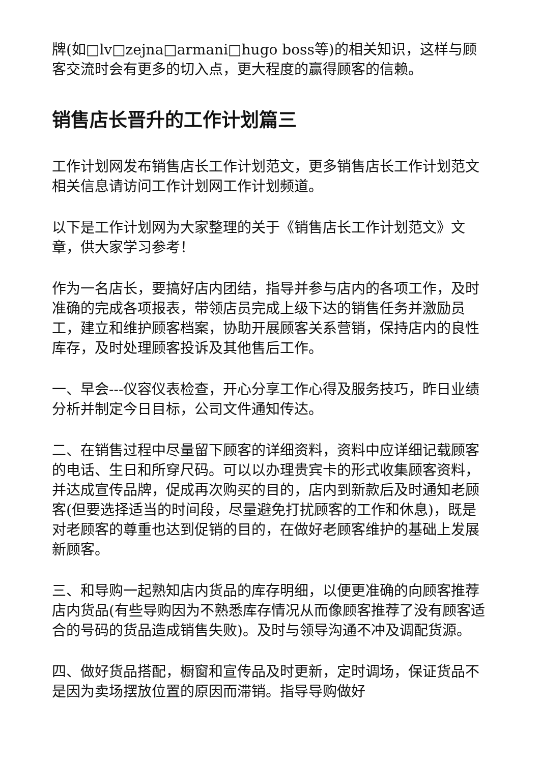牌(如□lv□zejna□armani□hugo boss等)的相关知识，这样与顾客交流时会有更多的切入点，更大程度的赢得顾客的信赖。
销售店长晋升的工作计划篇三
工作计划网发布销售店长工作计划范文，更多销售店长工作计划范文相关信息请访问工作计划网工作计划频道。
以下是工作计划网为大家整理的关于《销售店长工作计划范文》文章，供大家学习参考！
作为一名店长，要搞好店内团结，指导并参与店内的各项工作，及时准确的完成各项报表，带领店员完成上级下达的销售任务并激励员工，建立和维护顾客档案，协助开展顾客关系营销，保持店内的良性库存，及时处理顾客投诉及其他售后工作。
一、早会---仪容仪表检查，开心分享工作心得及服务技巧，昨日业绩分析并制定今日目标，公司文件通知传达。
二、在销售过程中尽量留下顾客的详细资料，资料中应详细记载顾客的电话、生日和所穿尺码。可以以办理贵宾卡的形式收集顾客资料，并达成宣传品牌，促成再次购买的目的，店内到新款后及时通知老顾客(但要选择适当的时间段，尽量避免打扰顾客的工作和休息)，既是对老顾客的尊重也达到促销的目的，在做好老顾客维护的基础上发展新顾客。
三、和导购一起熟知店内货品的库存明细，以便更准确的向顾客推荐店内货品(有些导购因为不熟悉库存情况从而像顾客推荐了没有顾客适合的号码的货品造成销售失败)。及时与领导沟通不冲及调配货源。
四、做好货品搭配，橱窗和宣传品及时更新，定时调场，保证货品不是因为卖场摆放位置的原因而滞销。指导导购做好